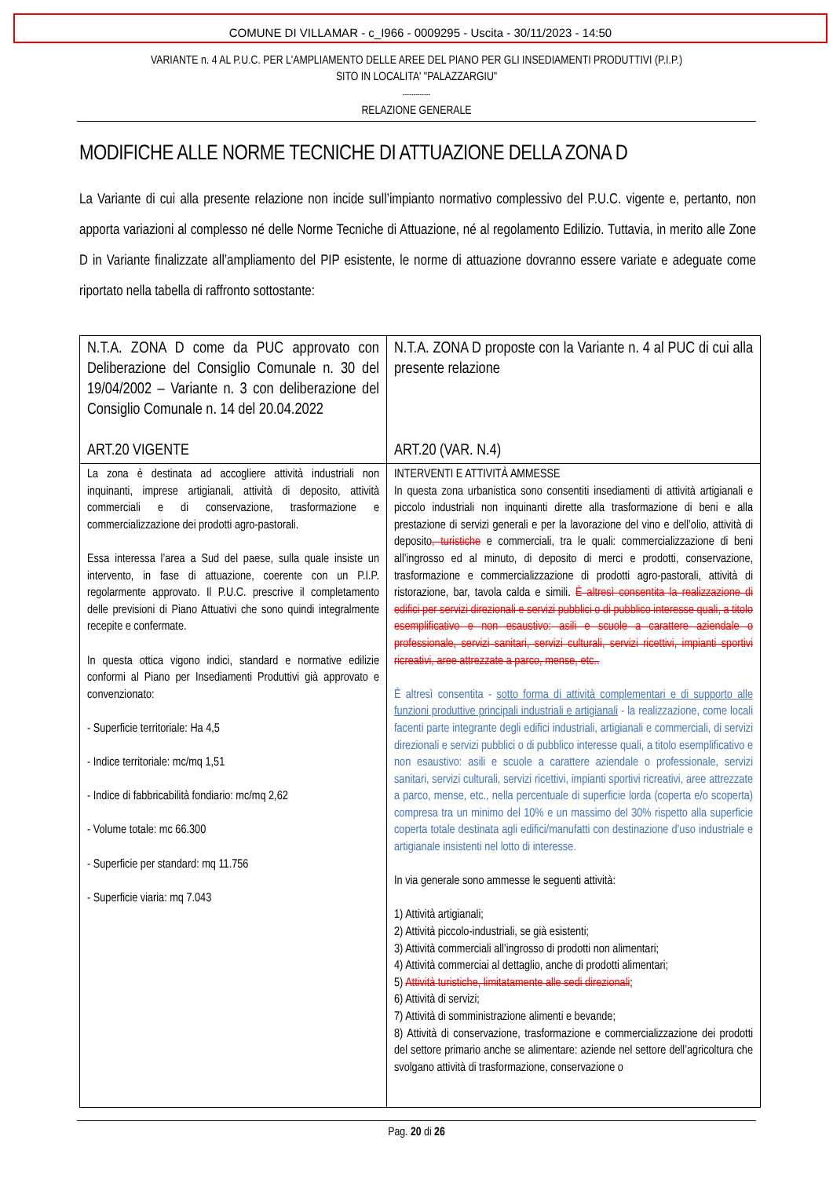COMUNE DI VILLAMAR - c_I966 - 0009295 - Uscita - 30/11/2023 - 14:50
VARIANTE n. 4 AL P.U.C. PER L'AMPLIAMENTO DELLE AREE DEL PIANO PER GLI INSEDIAMENTI PRODUTTIVI (P.I.P.)
SITO IN LOCALITA' "PALAZZARGIU"
-------------
RELAZIONE GENERALE
MODIFICHE ALLE NORME TECNICHE DI ATTUAZIONE DELLA ZONA D
La Variante di cui alla presente relazione non incide sull’impianto normativo complessivo del P.U.C. vigente e, pertanto, non apporta variazioni al complesso né delle Norme Tecniche di Attuazione, né al regolamento Edilizio. Tuttavia, in merito alle Zone D in Variante finalizzate all’ampliamento del PIP esistente, le norme di attuazione dovranno essere variate e adeguate come riportato nella tabella di raffronto sottostante:
| N.T.A. ZONA D come da PUC approvato con Deliberazione del Consiglio Comunale n. 30 del 19/04/2002 – Variante n. 3 con deliberazione del Consiglio Comunale n. 14 del 20.04.2022 ART.20 VIGENTE | N.T.A. ZONA D proposte con la Variante n. 4 al PUC di cui alla presente relazione ART.20 (VAR. N.4) |
| --- | --- |
| La zona è destinata ad accogliere attività industriali non inquinanti, imprese artigianali, attività di deposito, attività commerciali e di conservazione, trasformazione e commercializzazione dei prodotti agro-pastorali. Essa interessa l’area a Sud del paese, sulla quale insiste un intervento, in fase di attuazione, coerente con un P.I.P. regolarmente approvato. Il P.U.C. prescrive il completamento delle previsioni di Piano Attuativi che sono quindi integralmente recepite e confermate. In questa ottica vigono indici, standard e normative edilizie conformi al Piano per Insediamenti Produttivi già approvato e convenzionato: - Superficie territoriale: Ha 4,5 - Indice territoriale: mc/mq 1,51 - Indice di fabbricabilità fondiario: mc/mq 2,62 - Volume totale: mc 66.300 - Superficie per standard: mq 11.756 - Superficie viaria: mq 7.043 | INTERVENTI E ATTIVITÀ AMMESSE In questa zona urbanistica sono consentiti insediamenti di attività artigianali e piccolo industriali non inquinanti dirette alla trasformazione di beni e alla prestazione di servizi generali e per la lavorazione del vino e dell’olio, attività di deposito , turistiche e commerciali, tra le quali: commercializzazione di beni all’ingrosso ed al minuto, di deposito di merci e prodotti, conservazione, trasformazione e commercializzazione di prodotti agro-pastorali, attività di ristorazione, bar, tavola calda e simili. È altresì consentita la realizzazione di edifici per servizi direzionali e servizi pubblici o di pubblico interesse quali, a titolo esemplificativo e non esaustivo: asili e scuole a carattere aziendale o professionale, servizi sanitari, servizi culturali, servizi ricettivi, impianti sportivi ricreativi, aree attrezzate a parco, mense, etc.. È altresì consentita - sotto forma di attività complementari e di supporto alle funzioni produttive principali industriali e artigianali - la realizzazione, come locali facenti parte integrante degli edifici industriali, artigianali e commerciali, di servizi direzionali e servizi pubblici o di pubblico interesse quali, a titolo esemplificativo e non esaustivo: asili e scuole a carattere aziendale o professionale, servizi sanitari, servizi culturali, servizi ricettivi, impianti sportivi ricreativi, aree attrezzate a parco, mense, etc., nella percentuale di superficie lorda (coperta e/o scoperta) compresa tra un minimo del 10% e un massimo del 30% rispetto alla superficie coperta totale destinata agli edifici/manufatti con destinazione d’uso industriale e artigianale insistenti nel lotto di interesse. In via generale sono ammesse le seguenti attività: 1) Attività artigianali; 2) Attività piccolo-industriali, se già esistenti; 3) Attività commerciali all’ingrosso di prodotti non alimentari; 4) Attività commerciai al dettaglio, anche di prodotti alimentari; 5) Attività turistiche, limitatamente alle sedi direzionali ; 6) Attività di servizi; 7) Attività di somministrazione alimenti e bevande; 8) Attività di conservazione, trasformazione e commercializzazione dei prodotti del settore primario anche se alimentare: aziende nel settore dell’agricoltura che svolgano attività di trasformazione, conservazione o |
Pag. 20 di 26